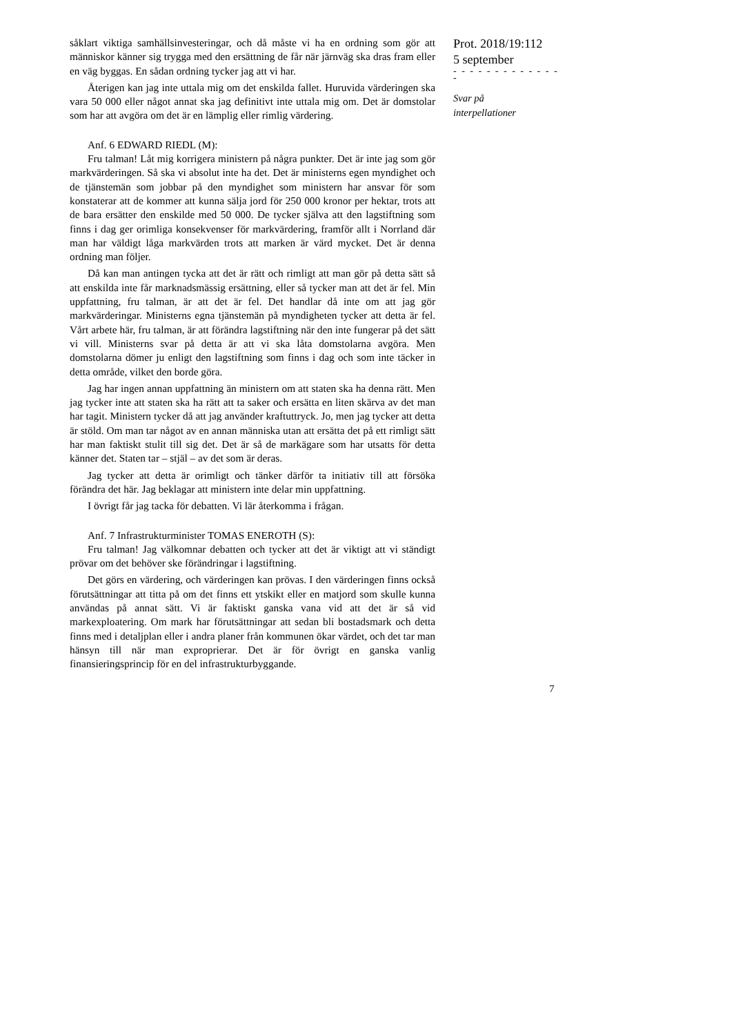såklart viktiga samhällsinvesteringar, och då måste vi ha en ordning som gör att människor känner sig trygga med den ersättning de får när järnväg ska dras fram eller en väg byggas. En sådan ordning tycker jag att vi har.
Återigen kan jag inte uttala mig om det enskilda fallet. Huruvida värderingen ska vara 50 000 eller något annat ska jag definitivt inte uttala mig om. Det är domstolar som har att avgöra om det är en lämplig eller rimlig värdering.
Anf. 6 EDWARD RIEDL (M):
Fru talman! Låt mig korrigera ministern på några punkter. Det är inte jag som gör markvärderingen. Så ska vi absolut inte ha det. Det är ministerns egen myndighet och de tjänstemän som jobbar på den myndighet som ministern har ansvar för som konstaterar att de kommer att kunna sälja jord för 250 000 kronor per hektar, trots att de bara ersätter den enskilde med 50 000. De tycker själva att den lagstiftning som finns i dag ger orimliga konsekvenser för markvärdering, framför allt i Norrland där man har väldigt låga markvärden trots att marken är värd mycket. Det är denna ordning man följer.
Då kan man antingen tycka att det är rätt och rimligt att man gör på detta sätt så att enskilda inte får marknadsmässig ersättning, eller så tycker man att det är fel. Min uppfattning, fru talman, är att det är fel. Det handlar då inte om att jag gör markvärderingar. Ministerns egna tjänstemän på myndigheten tycker att detta är fel. Vårt arbete här, fru talman, är att förändra lagstiftning när den inte fungerar på det sätt vi vill. Ministerns svar på detta är att vi ska låta domstolarna avgöra. Men domstolarna dömer ju enligt den lagstiftning som finns i dag och som inte täcker in detta område, vilket den borde göra.
Jag har ingen annan uppfattning än ministern om att staten ska ha denna rätt. Men jag tycker inte att staten ska ha rätt att ta saker och ersätta en liten skärva av det man har tagit. Ministern tycker då att jag använder kraftuttryck. Jo, men jag tycker att detta är stöld. Om man tar något av en annan människa utan att ersätta det på ett rimligt sätt har man faktiskt stulit till sig det. Det är så de markägare som har utsatts för detta känner det. Staten tar – stjäl – av det som är deras.
Jag tycker att detta är orimligt och tänker därför ta initiativ till att försöka förändra det här. Jag beklagar att ministern inte delar min uppfattning.
I övrigt får jag tacka för debatten. Vi lär återkomma i frågan.
Anf. 7 Infrastrukturminister TOMAS ENEROTH (S):
Fru talman! Jag välkomnar debatten och tycker att det är viktigt att vi ständigt prövar om det behöver ske förändringar i lagstiftning.
Det görs en värdering, och värderingen kan prövas. I den värderingen finns också förutsättningar att titta på om det finns ett ytskikt eller en matjord som skulle kunna användas på annat sätt. Vi är faktiskt ganska vana vid att det är så vid markexploatering. Om mark har förutsättningar att sedan bli bostadsmark och detta finns med i detaljplan eller i andra planer från kommunen ökar värdet, och det tar man hänsyn till när man exproprierar. Det är för övrigt en ganska vanlig finansieringsprincip för en del infrastrukturbyggande.
Prot. 2018/19:112
5 september
- - - - - - - - - - - - - -
Svar på
interpellationer
7